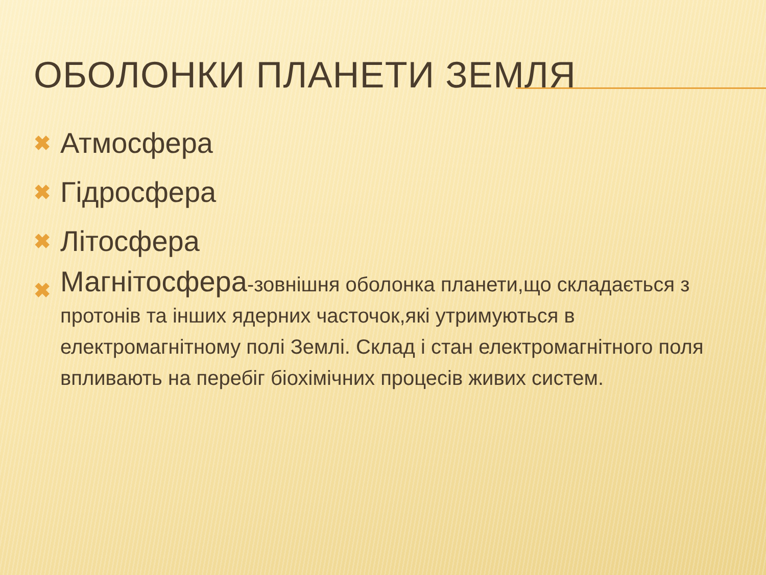ОБОЛОНКИ ПЛАНЕТИ ЗЕМЛЯ
✖ Атмосфера
✖ Гідросфера
✖ Літосфера
✖ Магнітосфера-зовнішня оболонка планети,що складається з протонів та інших ядерних часточок,які утримуються в електромагнітному полі Землі. Склад і стан електромагнітного поля впливають на перебіг біохімічних процесів живих систем.